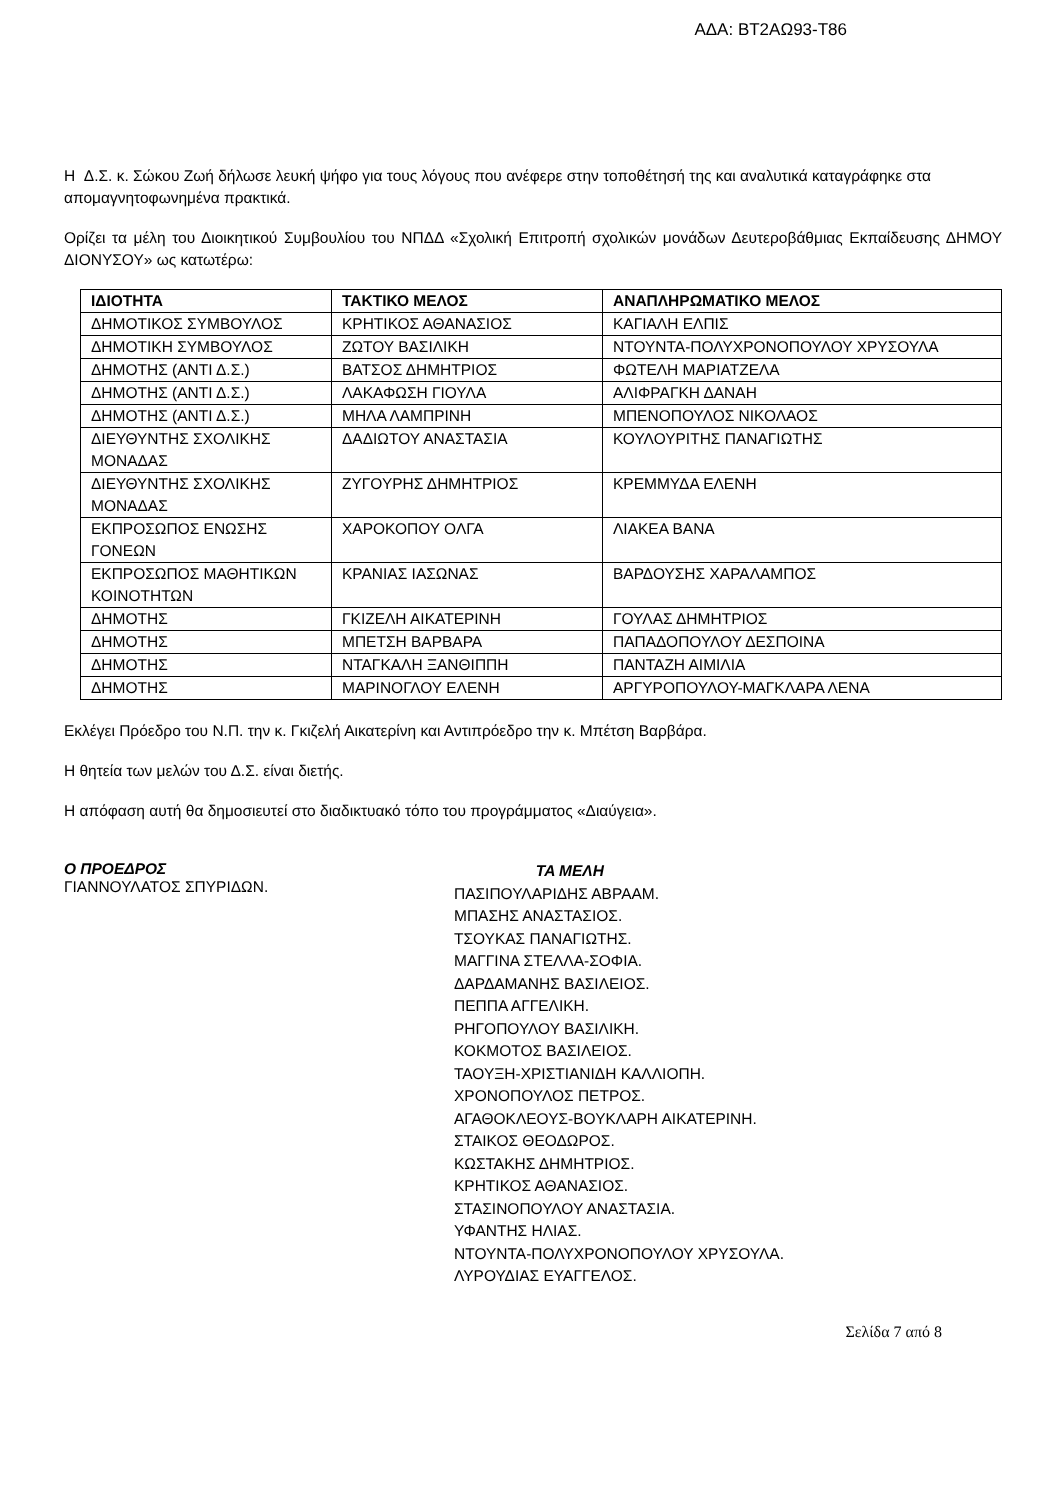ΑΔΑ: ΒΤ2ΑΩ93-Τ86
Η Δ.Σ. κ. Σώκου Ζωή δήλωσε λευκή ψήφο για τους λόγους που ανέφερε στην τοποθέτησή της και αναλυτικά καταγράφηκε στα απομαγνητοφωνημένα πρακτικά.
Ορίζει τα μέλη του Διοικητικού Συμβουλίου του ΝΠΔΔ «Σχολική Επιτροπή σχολικών μονάδων Δευτεροβάθμιας Εκπαίδευσης ΔΗΜΟΥ ΔΙΟΝΥΣΟΥ» ως κατωτέρω:
| ΙΔΙΟΤΗΤΑ | ΤΑΚΤΙΚΟ ΜΕΛΟΣ | ΑΝΑΠΛΗΡΩΜΑΤΙΚΟ ΜΕΛΟΣ |
| --- | --- | --- |
| ΔΗΜΟΤΙΚΟΣ ΣΥΜΒΟΥΛΟΣ | ΚΡΗΤΙΚΟΣ ΑΘΑΝΑΣΙΟΣ | ΚΑΓΙΑΛΗ ΕΛΠΙΣ |
| ΔΗΜΟΤΙΚΗ ΣΥΜΒΟΥΛΟΣ | ΖΩΤΟΥ ΒΑΣΙΛΙΚΗ | ΝΤΟΥΝΤΑ-ΠΟΛΥΧΡΟΝΟΠΟΥΛΟΥ ΧΡΥΣΟΥΛΑ |
| ΔΗΜΟΤΗΣ (ΑΝΤΙ Δ.Σ.) | ΒΑΤΣΟΣ ΔΗΜΗΤΡΙΟΣ | ΦΩΤΕΛΗ ΜΑΡΙΑΤΖΕΛΑ |
| ΔΗΜΟΤΗΣ (ΑΝΤΙ Δ.Σ.) | ΛΑΚΑΦΩΣΗ ΓΙΟΥΛΑ | ΑΛΙΦΡΑΓΚΗ ΔΑΝΑΗ |
| ΔΗΜΟΤΗΣ (ΑΝΤΙ Δ.Σ.) | ΜΗΛΑ ΛΑΜΠΡΙΝΗ | ΜΠΕΝΟΠΟΥΛΟΣ ΝΙΚΟΛΑΟΣ |
| ΔΙΕΥΘΥΝΤΗΣ ΣΧΟΛΙΚΗΣ ΜΟΝΑΔΑΣ | ΔΑΔΙΩΤΟΥ ΑΝΑΣΤΑΣΙΑ | ΚΟΥΛΟΥΡΙΤΗΣ ΠΑΝΑΓΙΩΤΗΣ |
| ΔΙΕΥΘΥΝΤΗΣ ΣΧΟΛΙΚΗΣ ΜΟΝΑΔΑΣ | ΖΥΓΟΥΡΗΣ ΔΗΜΗΤΡΙΟΣ | ΚΡΕΜΜΥΔΑ ΕΛΕΝΗ |
| ΕΚΠΡΟΣΩΠΟΣ ΕΝΩΣΗΣ ΓΟΝΕΩΝ | ΧΑΡΟΚΟΠΟΥ ΟΛΓΑ | ΛΙΑΚΕΑ ΒΑΝΑ |
| ΕΚΠΡΟΣΩΠΟΣ ΜΑΘΗΤΙΚΩΝ ΚΟΙΝΟΤΗΤΩΝ | ΚΡΑΝΙΑΣ ΙΑΣΩΝΑΣ | ΒΑΡΔΟΥΣΗΣ ΧΑΡΑΛΑΜΠΟΣ |
| ΔΗΜΟΤΗΣ | ΓΚΙΖΕΛΗ ΑΙΚΑΤΕΡΙΝΗ | ΓΟΥΛΑΣ ΔΗΜΗΤΡΙΟΣ |
| ΔΗΜΟΤΗΣ | ΜΠΕΤΣΗ ΒΑΡΒΑΡΑ | ΠΑΠΑΔΟΠΟΥΛΟΥ ΔΕΣΠΟΙΝΑ |
| ΔΗΜΟΤΗΣ | ΝΤΑΓΚΑΛΗ ΞΑΝΘΙΠΠΗ | ΠΑΝΤΑΖΗ ΑΙΜΙΛΙΑ |
| ΔΗΜΟΤΗΣ | ΜΑΡΙΝΟΓΛΟΥ ΕΛΕΝΗ | ΑΡΓΥΡΟΠΟΥΛΟΥ-ΜΑΓΚΛΑΡΑ ΛΕΝΑ |
Εκλέγει Πρόεδρο του Ν.Π. την κ. Γκιζελή Αικατερίνη και Αντιπρόεδρο την κ. Μπέτση Βαρβάρα.
Η θητεία των μελών του Δ.Σ. είναι διετής.
Η απόφαση αυτή θα δημοσιευτεί στο διαδικτυακό τόπο του προγράμματος «Διαύγεια».
Ο ΠΡΟΕΔΡΟΣ
ΓΙΑΝΝΟΥΛΑΤΟΣ ΣΠΥΡΙΔΩΝ.
ΤΑ ΜΕΛΗ
ΠΑΣΙΠΟΥΛΑΡΙΔΗΣ ΑΒΡΑΑΜ.
ΜΠΑΣΗΣ ΑΝΑΣΤΑΣΙΟΣ.
ΤΣΟΥΚΑΣ ΠΑΝΑΓΙΩΤΗΣ.
ΜΑΓΓΙΝΑ ΣΤΕΛΛΑ-ΣΟΦΙΑ.
ΔΑΡΔΑΜΑΝΗΣ ΒΑΣΙΛΕΙΟΣ.
ΠΕΠΠΑ ΑΓΓΕΛΙΚΗ.
ΡΗΓΟΠΟΥΛΟΥ ΒΑΣΙΛΙΚΗ.
ΚΟΚΜΟΤΟΣ ΒΑΣΙΛΕΙΟΣ.
ΤΑΟΥΞΗ-ΧΡΙΣΤΙΑΝΙΔΗ ΚΑΛΛΙΟΠΗ.
ΧΡΟΝΟΠΟΥΛΟΣ ΠΕΤΡΟΣ.
ΑΓΑΘΟΚΛΕΟΥΣ-ΒΟΥΚΛΑΡΗ ΑΙΚΑΤΕΡΙΝΗ.
ΣΤΑΙΚΟΣ ΘΕΟΔΩΡΟΣ.
ΚΩΣΤΑΚΗΣ ΔΗΜΗΤΡΙΟΣ.
ΚΡΗΤΙΚΟΣ ΑΘΑΝΑΣΙΟΣ.
ΣΤΑΣΙΝΟΠΟΥΛΟΥ ΑΝΑΣΤΑΣΙΑ.
ΥΦΑΝΤΗΣ ΗΛΙΑΣ.
ΝΤΟΥΝΤΑ-ΠΟΛΥΧΡΟΝΟΠΟΥΛΟΥ ΧΡΥΣΟΥΛΑ.
ΛΥΡΟΥΔΙΑΣ ΕΥΑΓΓΕΛΟΣ.
Σελίδα 7 από 8